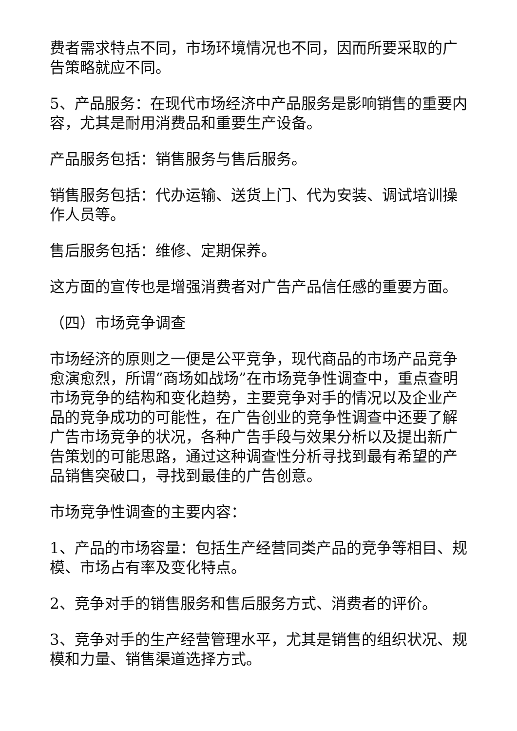费者需求特点不同，市场环境情况也不同，因而所要采取的广告策略就应不同。
5、产品服务：在现代市场经济中产品服务是影响销售的重要内容，尤其是耐用消费品和重要生产设备。
产品服务包括：销售服务与售后服务。
销售服务包括：代办运输、送货上门、代为安装、调试培训操作人员等。
售后服务包括：维修、定期保养。
这方面的宣传也是增强消费者对广告产品信任感的重要方面。
（四）市场竞争调查
市场经济的原则之一便是公平竞争，现代商品的市场产品竞争愈演愈烈，所谓“商场如战场”在市场竞争性调查中，重点查明市场竞争的结构和变化趋势，主要竞争对手的情况以及企业产品的竞争成功的可能性，在广告创业的竞争性调查中还要了解广告市场竞争的状况，各种广告手段与效果分析以及提出新广告策划的可能思路，通过这种调查性分析寻找到最有希望的产品销售突破口，寻找到最佳的广告创意。
市场竞争性调查的主要内容：
1、产品的市场容量：包括生产经营同类产品的竞争等相目、规模、市场占有率及变化特点。
2、竞争对手的销售服务和售后服务方式、消费者的评价。
3、竞争对手的生产经营管理水平，尤其是销售的组织状况、规模和力量、销售渠道选择方式。